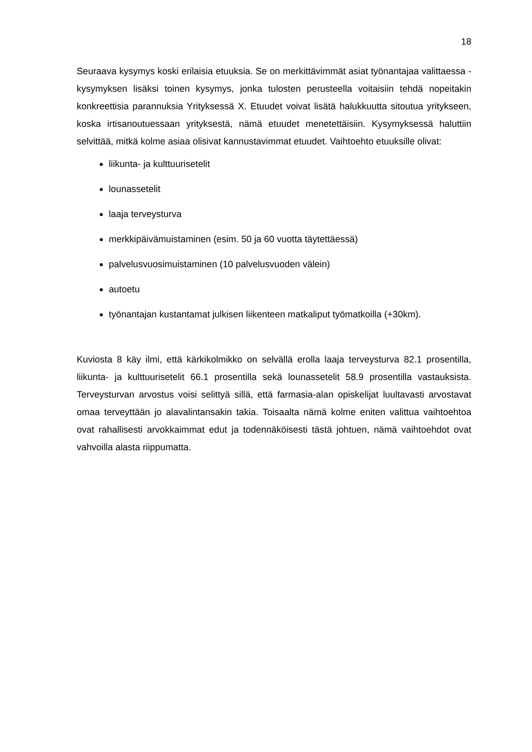18
Seuraava kysymys koski erilaisia etuuksia. Se on merkittävimmät asiat työnantajaa valitta­essa -kysymyksen lisäksi toinen kysymys, jonka tulosten perusteella voitaisiin tehdä nopei­takin konkreettisia parannuksia Yrityksessä X. Etuudet voivat lisätä halukkuutta sitoutua yritykseen, koska irtisanoutuessaan yrityksestä, nämä etuudet menetettäisiin. Kysymyk­sessä haluttiin selvittää, mitkä kolme asiaa olisivat kannustavimmat etuudet. Vaihtoehto etuuksille olivat:
liikunta- ja kulttuurisetelit
lounassetelit
laaja terveysturva
merkkipäivämuistaminen (esim. 50 ja 60 vuotta täytettäessä)
palvelusvuosimuistaminen (10 palvelusvuoden välein)
autoetu
työnantajan kustantamat julkisen liikenteen matkaliput työmatkoilla (+30km).
Kuviosta 8 käy ilmi, että kärkikolmikko on selvällä erolla laaja terveysturva 82.1 prosentilla, liikunta- ja kulttuurisetelit 66.1 prosentilla sekä lounassetelit 58.9 prosentilla vastauksista. Terveysturvan arvostus voisi selittyä sillä, että farmasia-alan opiskelijat luultavasti arvosta­vat omaa terveyttään jo alavalintansakin takia. Toisaalta nämä kolme eniten valittua vaih­toehtoa ovat rahallisesti arvokkaimmat edut ja todennäköisesti tästä johtuen, nämä vaihto­ehdot ovat vahvoilla alasta riippumatta.